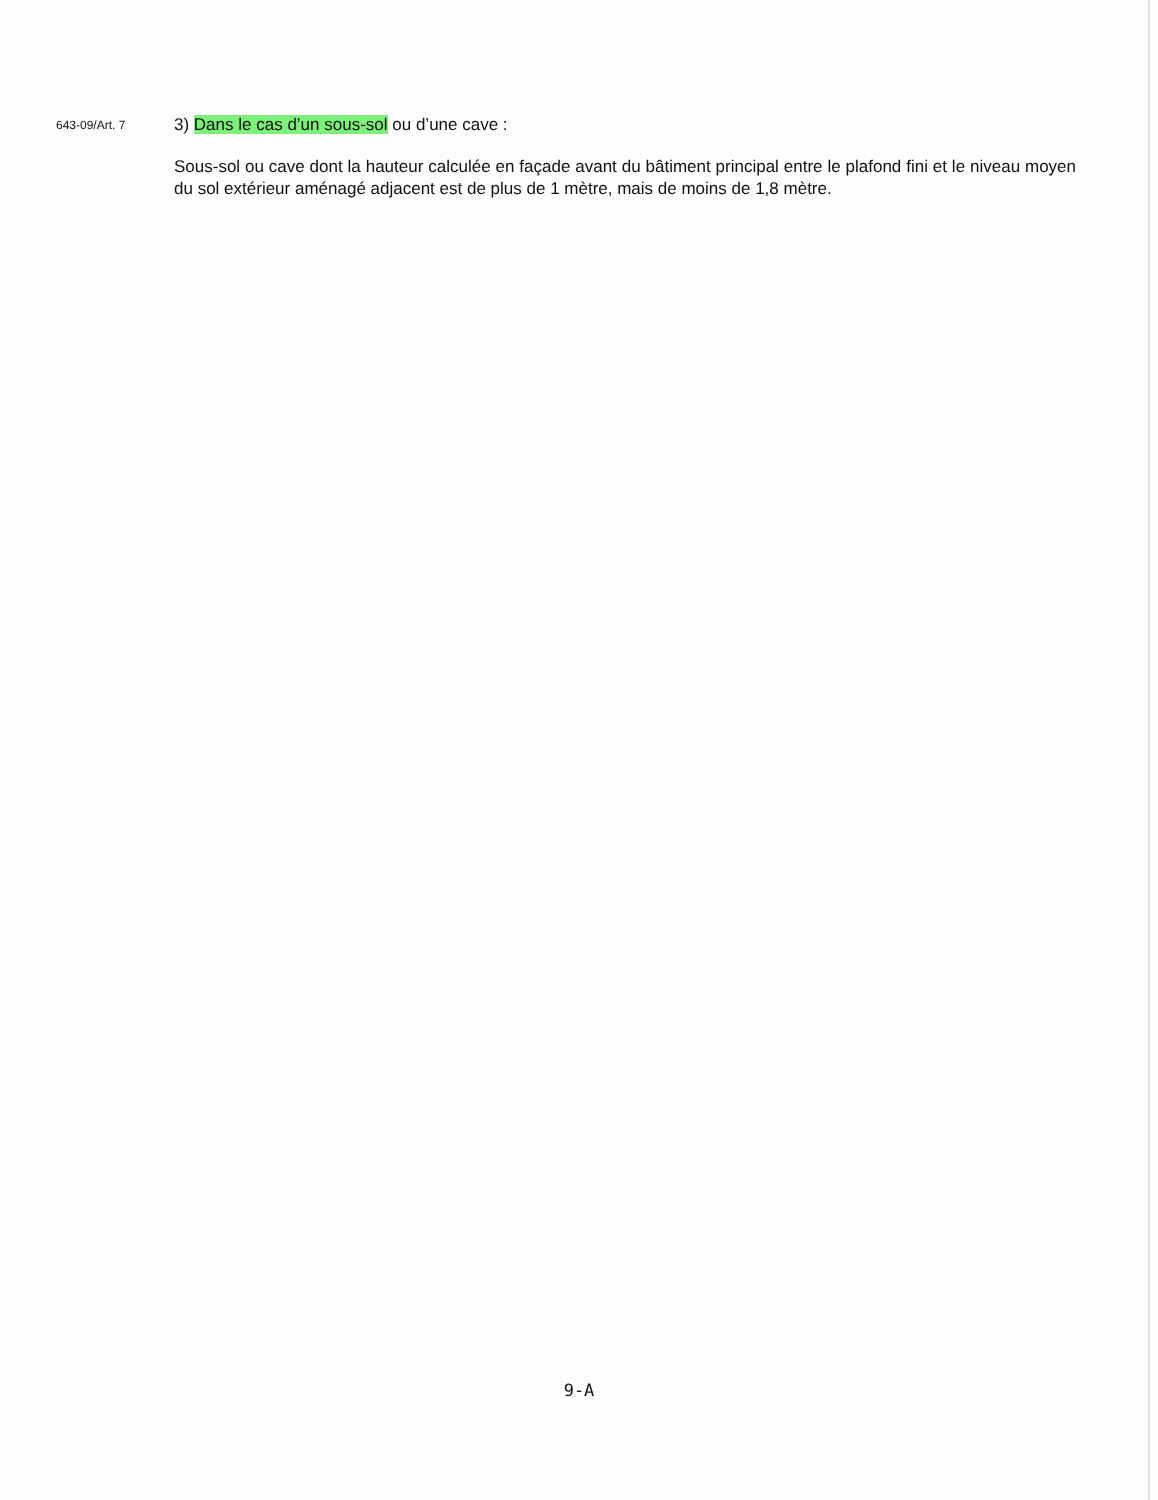643-09/Art. 7
3) Dans le cas d’un sous-sol ou d’une cave :
Sous-sol ou cave dont la hauteur calculée en façade avant du bâtiment principal entre le plafond fini et le niveau moyen du sol extérieur aménagé adjacent est de plus de 1 mètre, mais de moins de 1,8 mètre.
9-A